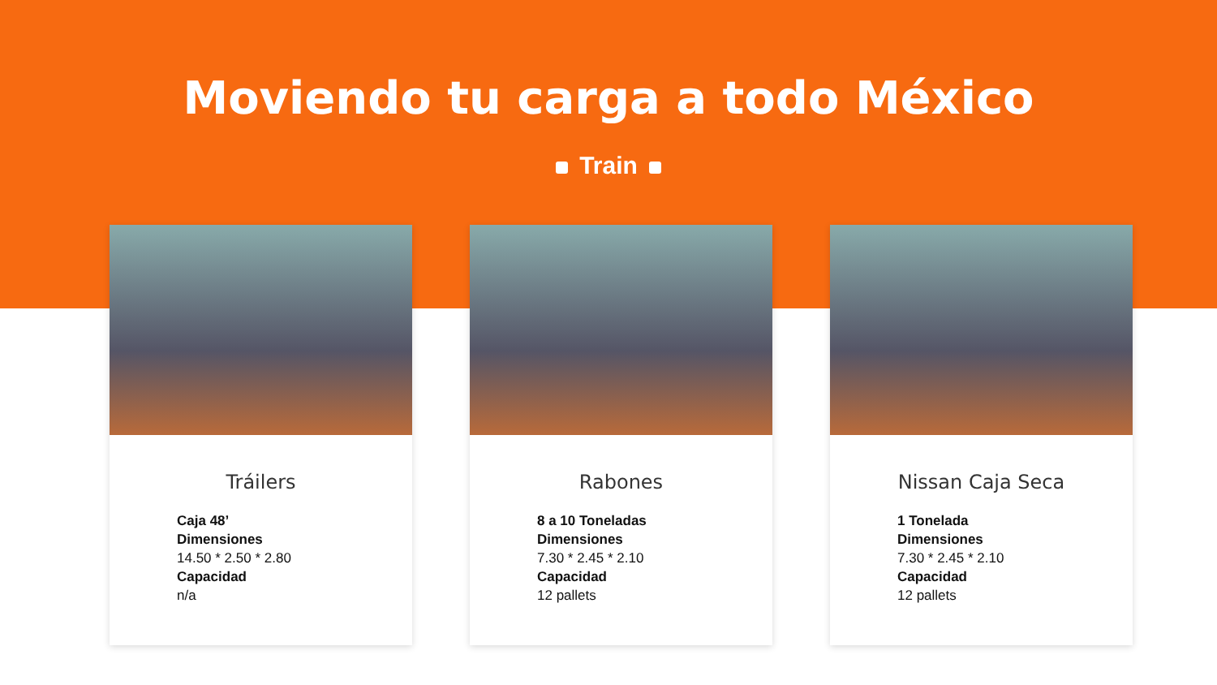Moviendo tu carga a todo México
Train
Tráilers
Caja 48’
Dimensiones
14.50 * 2.50 * 2.80
Capacidad
n/a
Rabones
8 a 10 Toneladas
Dimensiones
7.30 * 2.45 * 2.10
Capacidad
12 pallets
Nissan Caja Seca
1 Tonelada
Dimensiones
7.30 * 2.45 * 2.10
Capacidad
12 pallets